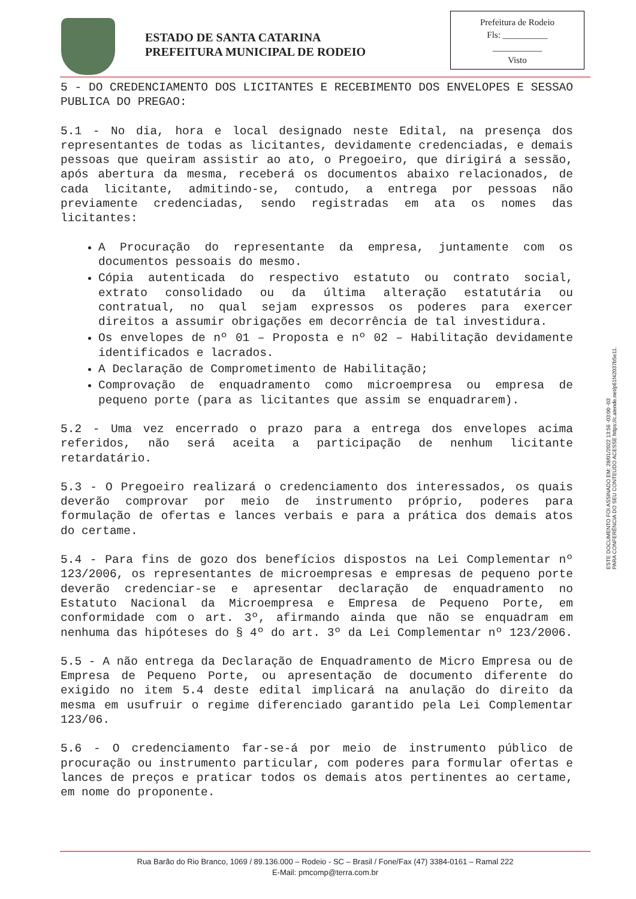ESTADO DE SANTA CATARINA
PREFEITURA MUNICIPAL DE RODEIO
Prefeitura de Rodeio
Fls: __________
___________
Visto
5 - DO CREDENCIAMENTO DOS LICITANTES E RECEBIMENTO DOS ENVELOPES E SESSAO PUBLICA DO PREGAO:
5.1 - No dia, hora e local designado neste Edital, na presença dos representantes de todas as licitantes, devidamente credenciadas, e demais pessoas que queiram assistir ao ato, o Pregoeiro, que dirigirá a sessão, após abertura da mesma, receberá os documentos abaixo relacionados, de cada licitante, admitindo-se, contudo, a entrega por pessoas não previamente credenciadas, sendo registradas em ata os nomes das licitantes:
A Procuração do representante da empresa, juntamente com os documentos pessoais do mesmo.
Cópia autenticada do respectivo estatuto ou contrato social, extrato consolidado ou da última alteração estatutária ou contratual, no qual sejam expressos os poderes para exercer direitos a assumir obrigações em decorrência de tal investidura.
Os envelopes de nº 01 – Proposta e nº 02 – Habilitação devidamente identificados e lacrados.
A Declaração de Comprometimento de Habilitação;
Comprovação de enquadramento como microempresa ou empresa de pequeno porte (para as licitantes que assim se enquadrarem).
5.2 - Uma vez encerrado o prazo para a entrega dos envelopes acima referidos, não será aceita a participação de nenhum licitante retardatário.
5.3 - O Pregoeiro realizará o credenciamento dos interessados, os quais deverão comprovar por meio de instrumento próprio, poderes para formulação de ofertas e lances verbais e para a prática dos demais atos do certame.
5.4 - Para fins de gozo dos benefícios dispostos na Lei Complementar nº 123/2006, os representantes de microempresas e empresas de pequeno porte deverão credenciar-se e apresentar declaração de enquadramento no Estatuto Nacional da Microempresa e Empresa de Pequeno Porte, em conformidade com o art. 3º, afirmando ainda que não se enquadram em nenhuma das hipóteses do § 4º do art. 3º da Lei Complementar nº 123/2006.
5.5 - A não entrega da Declaração de Enquadramento de Micro Empresa ou de Empresa de Pequeno Porte, ou apresentação de documento diferente do exigido no item 5.4 deste edital implicará na anulação do direito da mesma em usufruir o regime diferenciado garantido pela Lei Complementar 123/06.
5.6 - O credenciamento far-se-á por meio de instrumento público de procuração ou instrumento particular, com poderes para formular ofertas e lances de preços e praticar todos os demais atos pertinentes ao certame, em nome do proponente.
ESTE DOCUMENTO FOI ASSINADO EM: 28/01/2022 13:56 -03:00 -03
PARA CONFERÊNCIA DO SEU CONTEÚDO ACESSE https://c.atende.net/p61f42037b5e11.
Rua Barão do Rio Branco, 1069 / 89.136.000 – Rodeio - SC – Brasil / Fone/Fax (47) 3384-0161 – Ramal 222
E-Mail: pmcomp@terra.com.br